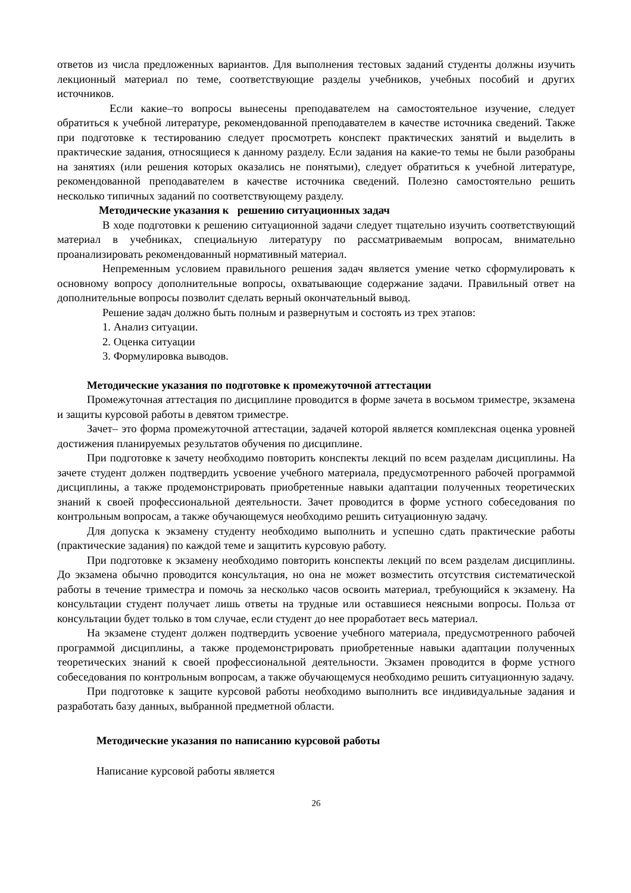ответов из числа предложенных вариантов. Для выполнения тестовых заданий студенты должны изучить лекционный материал по теме, соответствующие разделы учебников, учебных пособий и других источников.
Если какие–то вопросы вынесены преподавателем на самостоятельное изучение, следует обратиться к учебной литературе, рекомендованной преподавателем в качестве источника сведений. Также при подготовке к тестированию следует просмотреть конспект практических занятий и выделить в практические задания, относящиеся к данному разделу. Если задания на какие-то темы не были разобраны на занятиях (или решения которых оказались не понятыми), следует обратиться к учебной литературе, рекомендованной преподавателем в качестве источника сведений. Полезно самостоятельно решить несколько типичных заданий по соответствующему разделу.
Методические указания к решению ситуационных задач
В ходе подготовки к решению ситуационной задачи следует тщательно изучить соответствующий материал в учебниках, специальную литературу по рассматриваемым вопросам, внимательно проанализировать рекомендованный нормативный материал.
Непременным условием правильного решения задач является умение четко сформулировать к основному вопросу дополнительные вопросы, охватывающие содержание задачи. Правильный ответ на дополнительные вопросы позволит сделать верный окончательный вывод.
Решение задач должно быть полным и развернутым и состоять из трех этапов:
1. Анализ ситуации.
2. Оценка ситуации
3. Формулировка выводов.
Методические указания по подготовке к промежуточной аттестации
Промежуточная аттестация по дисциплине проводится в форме зачета в восьмом триместре, экзамена и защиты курсовой работы в девятом триместре.
Зачет– это форма промежуточной аттестации, задачей которой является комплексная оценка уровней достижения планируемых результатов обучения по дисциплине.
При подготовке к зачету необходимо повторить конспекты лекций по всем разделам дисциплины. На зачете студент должен подтвердить усвоение учебного материала, предусмотренного рабочей программой дисциплины, а также продемонстрировать приобретенные навыки адаптации полученных теоретических знаний к своей профессиональной деятельности. Зачет проводится в форме устного собеседования по контрольным вопросам, а также обучающемуся необходимо решить ситуационную задачу.
Для допуска к экзамену студенту необходимо выполнить и успешно сдать практические работы (практические задания) по каждой теме и защитить курсовую работу.
При подготовке к экзамену необходимо повторить конспекты лекций по всем разделам дисциплины. До экзамена обычно проводится консультация, но она не может возместить отсутствия систематической работы в течение триместра и помочь за несколько часов освоить материал, требующийся к экзамену. На консультации студент получает лишь ответы на трудные или оставшиеся неясными вопросы. Польза от консультации будет только в том случае, если студент до нее проработает весь материал.
На экзамене студент должен подтвердить усвоение учебного материала, предусмотренного рабочей программой дисциплины, а также продемонстрировать приобретенные навыки адаптации полученных теоретических знаний к своей профессиональной деятельности. Экзамен проводится в форме устного собеседования по контрольным вопросам, а также обучающемуся необходимо решить ситуационную задачу.
При подготовке к защите курсовой работы необходимо выполнить все индивидуальные задания и разработать базу данных, выбранной предметной области.
Методические указания по написанию курсовой работы
Написание курсовой работы является
26